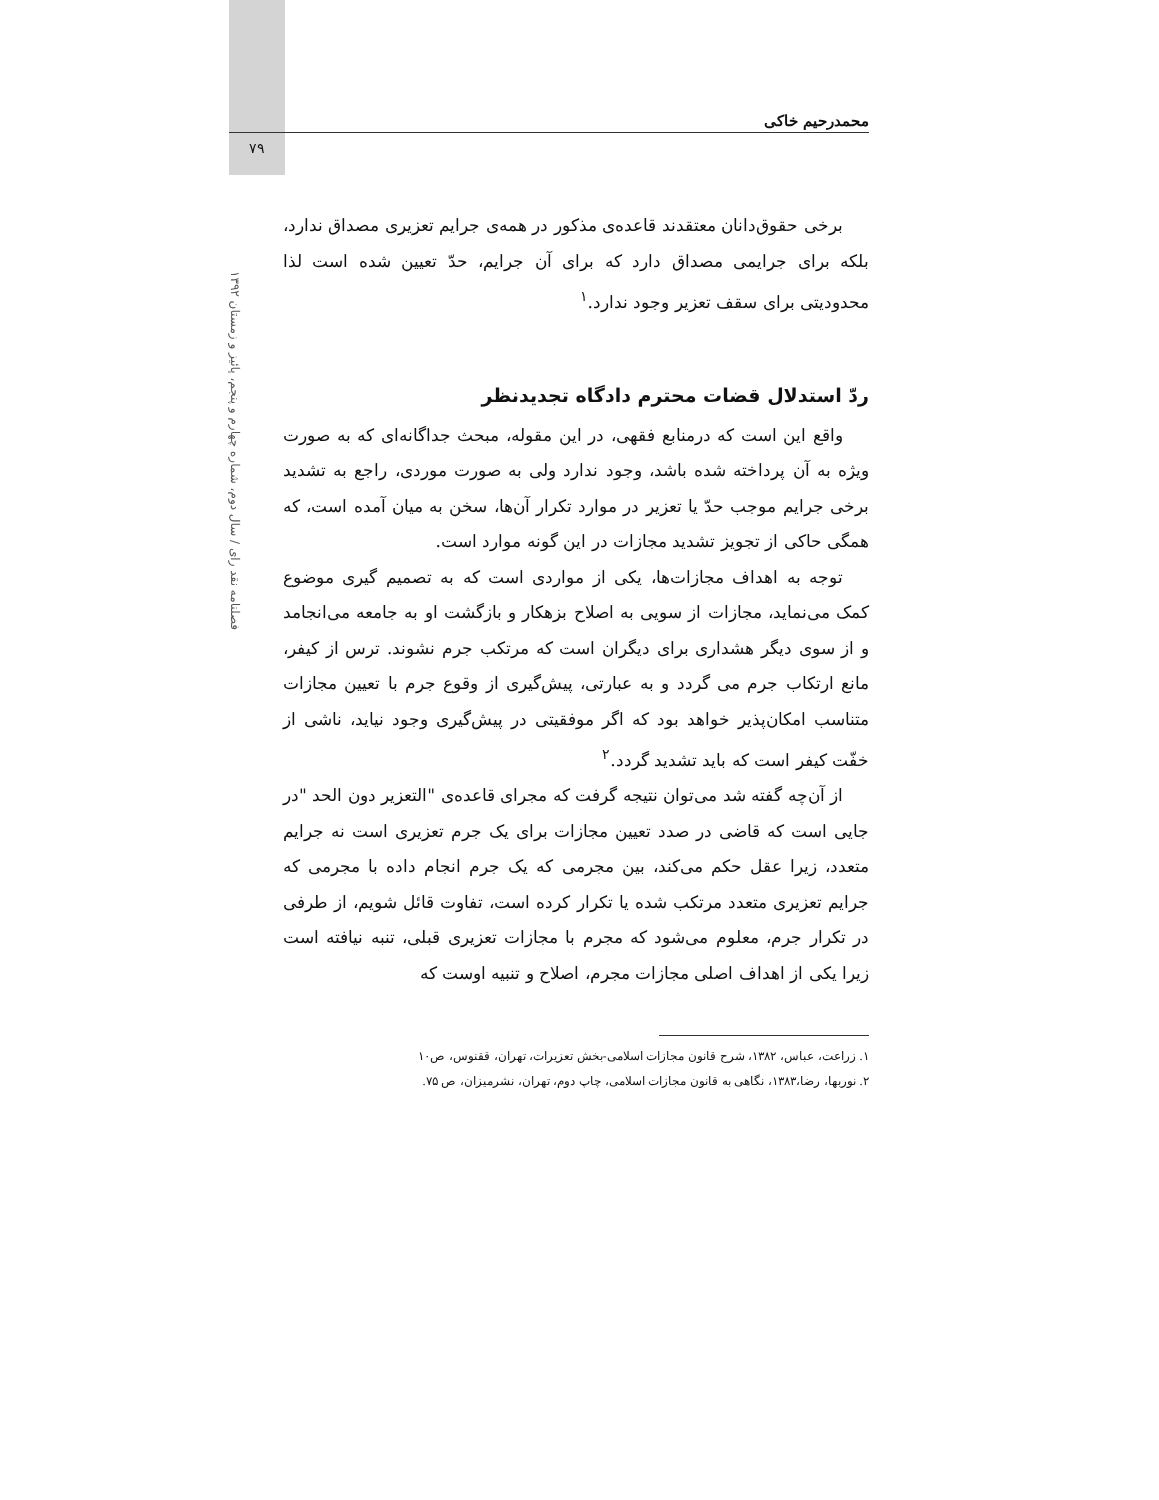محمدرحیم خاکی
۷۹
فصلنامه نقد رای / سال دوم، شماره چهارم و پنجم، پائیز و زمستان ۱۳۹۲
برخی حقوق‌دانان معتقدند قاعده‌ی مذکور در همه‌ی جرایم تعزیری مصداق ندارد، بلکه برای جرایمی مصداق دارد که برای آن جرایم، حدّ تعیین شده است لذا محدودیتی برای سقف تعزیر وجود ندارد.<sup>۱</sup>
ردّ استدلال قضات محترم دادگاه تجدیدنظر
واقع این است که درمنابع فقهی، در این مقوله، مبحث جداگانه‌ای که به صورت ویژه به آن پرداخته شده باشد، وجود ندارد ولی به صورت موردی، راجع به تشدید برخی جرایم موجب حدّ یا تعزیر در موارد تکرار آن‌ها، سخن به میان آمده است، که همگی حاکی از تجویز تشدید مجازات در این گونه موارد است.
توجه به اهداف مجازات‌ها، یکی از مواردی است که به تصمیم گیری موضوع کمک می‌نماید، مجازات از سویی به اصلاح بزهکار و بازگشت او به جامعه می‌انجامد و از سوی دیگر هشداری برای دیگران است که مرتکب جرم نشوند. ترس از کیفر، مانع ارتکاب جرم می گردد و به عبارتی، پیش‌گیری از وقوع جرم با تعیین مجازات متناسب امکان‌پذیر خواهد بود که اگر موفقیتی در پیش‌گیری وجود نیاید، ناشی از خفّت کیفر است که باید تشدید گردد.<sup>۲</sup>
از آن‌چه گفته شد می‌توان نتیجه گرفت که مجرای قاعده‌ی "التعزیر دون الحد "در جایی است که قاضی در صدد تعیین مجازات برای یک جرم تعزیری است نه جرایم متعدد، زیرا عقل حکم می‌کند، بین مجرمی که یک جرم انجام داده با مجرمی که جرایم تعزیری متعدد مرتکب شده یا تکرار کرده است، تفاوت قائل شویم، از طرفی در تکرار جرم، معلوم می‌شود که مجرم با مجازات تعزیری قبلی، تنبه نیافته است زیرا یکی از اهداف اصلی مجازات مجرم، اصلاح و تنبیه اوست که
۱. زراعت، عباس، ۱۳۸۲، شرح قانون مجازات اسلامی-بخش تعزیرات، تهران، ققنوس، ص۱۰
۲. نوربها، رضا،۱۳۸۳، نگاهی به قانون مجازات اسلامی، چاپ دوم، تهران، نشرمیزان، ص ۷۵.